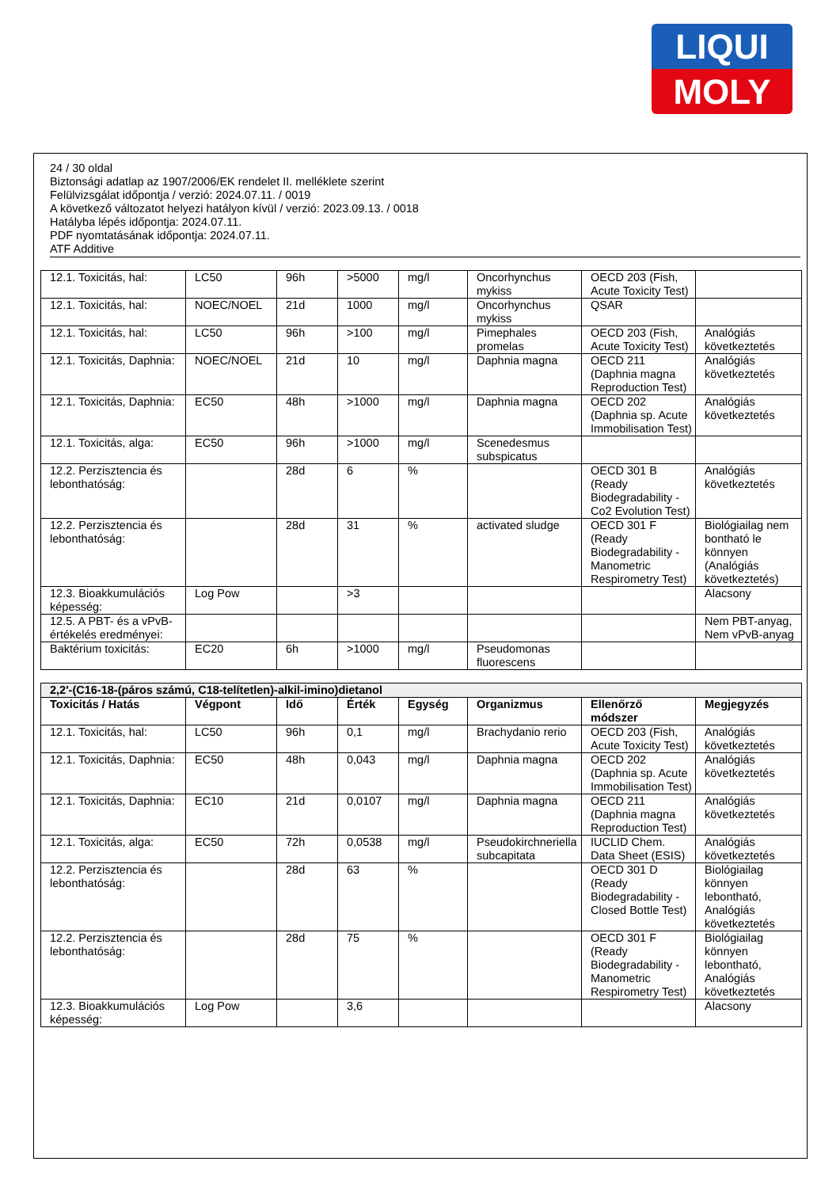LIQUI
MOLY
24 / 30 oldal
Biztonsági adatlap az 1907/2006/EK rendelet II. melléklete szerint
Felülvizsgálat időpontja / verzió: 2024.07.11. / 0019
A következő változatot helyezi hatályon kívül / verzió: 2023.09.13. / 0018
Hatályba lépés időpontja: 2024.07.11.
PDF nyomtatásának időpontja: 2024.07.11.
ATF Additive
| 12.1. Toxicitás, hal: | LC50 | 96h | >5000 | mg/l | Oncorhynchus mykiss | OECD 203 (Fish, Acute Toxicity Test) | |
| 12.1. Toxicitás, hal: | NOEC/NOEL | 21d | 1000 | mg/l | Oncorhynchus mykiss | QSAR | |
| 12.1. Toxicitás, hal: | LC50 | 96h | >100 | mg/l | Pimephales promelas | OECD 203 (Fish, Acute Toxicity Test) | Analógiás következtetés |
| 12.1. Toxicitás, Daphnia: | NOEC/NOEL | 21d | 10 | mg/l | Daphnia magna | OECD 211 (Daphnia magna Reproduction Test) | Analógiás következtetés |
| 12.1. Toxicitás, Daphnia: | EC50 | 48h | >1000 | mg/l | Daphnia magna | OECD 202 (Daphnia sp. Acute Immobilisation Test) | Analógiás következtetés |
| 12.1. Toxicitás, alga: | EC50 | 96h | >1000 | mg/l | Scenedesmus subspicatus | | |
| 12.2. Perzisztencia és lebonthatóság: | | 28d | 6 | % | | OECD 301 B (Ready Biodegradability - Co2 Evolution Test) | Analógiás következtetés |
| 12.2. Perzisztencia és lebonthatóság: | | 28d | 31 | % | activated sludge | OECD 301 F (Ready Biodegradability - Manometric Respirometry Test) | Biológiailag nem bontható le könnyen (Analógiás következtetés) |
| 12.3. Bioakkumulációs képesség: | Log Pow | | >3 | | | | Alacsony |
| 12.5. A PBT- és a vPvB-értékelés eredményei: | | | | | | | Nem PBT-anyag, Nem vPvB-anyag |
| Baktérium toxicitás: | EC20 | 6h | >1000 | mg/l | Pseudomonas fluorescens | | |
| 2,2'-(C16-18-(páros számú, C18-telítetlen)-alkil-imino)dietanol | | | | | | | |
| --- | --- | --- | --- | --- | --- | --- | --- |
| Toxicitás / Hatás | Végpont | Idő | Érték | Egység | Organizmus | Ellenőrző módszer | Megjegyzés |
| 12.1. Toxicitás, hal: | LC50 | 96h | 0,1 | mg/l | Brachydanio rerio | OECD 203 (Fish, Acute Toxicity Test) | Analógiás következtetés |
| 12.1. Toxicitás, Daphnia: | EC50 | 48h | 0,043 | mg/l | Daphnia magna | OECD 202 (Daphnia sp. Acute Immobilisation Test) | Analógiás következtetés |
| 12.1. Toxicitás, Daphnia: | EC10 | 21d | 0,0107 | mg/l | Daphnia magna | OECD 211 (Daphnia magna Reproduction Test) | Analógiás következtetés |
| 12.1. Toxicitás, alga: | EC50 | 72h | 0,0538 | mg/l | Pseudokirchneriella subcapitata | IUCLID Chem. Data Sheet (ESIS) | Analógiás következtetés |
| 12.2. Perzisztencia és lebonthatóság: | | 28d | 63 | % | | OECD 301 D (Ready Biodegradability - Closed Bottle Test) | Biológiailag könnyen lebontható, Analógiás következtetés |
| 12.2. Perzisztencia és lebonthatóság: | | 28d | 75 | % | | OECD 301 F (Ready Biodegradability - Manometric Respirometry Test) | Biológiailag könnyen lebontható, Analógiás következtetés |
| 12.3. Bioakkumulációs képesség: | Log Pow | | 3,6 | | | | Alacsony |